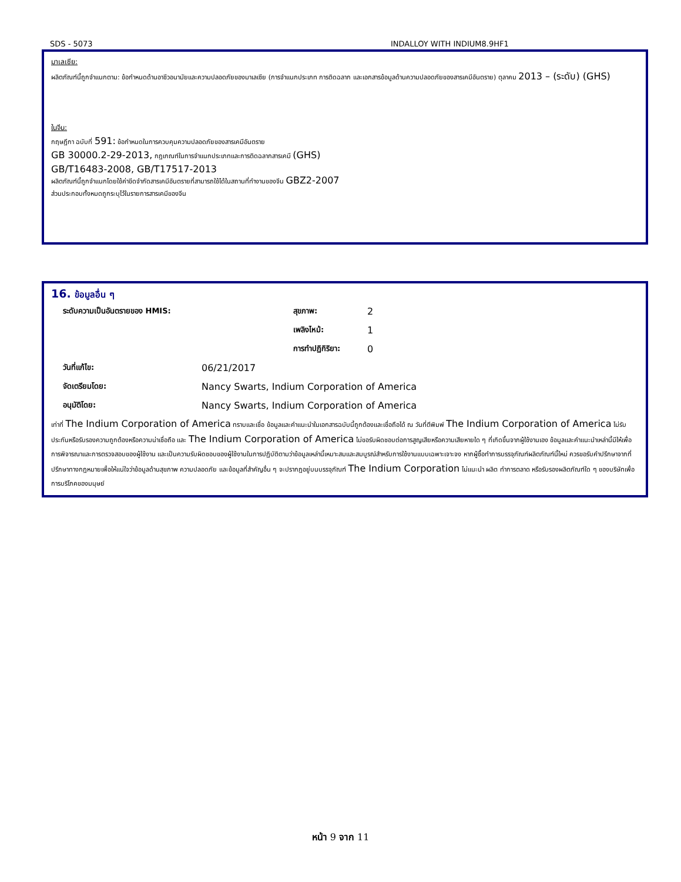SDS - 5073 INDALLOY WITH INDIUM8.9HF1
มาเลเซีย:
ผลิตภัณฑ์นี้ถูกจำแนกตาม: ข้อกำหนดด้านอาชีวอนามัยและความปลอดภัยของมาเลเซีย (การจำแนกประเภท การติดฉลาก และเอกสารข้อมูลด้านความปลอดภัยของสารเคมีอันตราย) ตุลาคม 2013 – (ระดับ) (GHS)
ในจีน:
กฤษฎีกา ฉบับที่ 591: ข้อกำหนดในการควบคุมความปลอดภัยของสารเคมีอันตราย
GB 30000.2-29-2013, กฎเกณฑ์ในการจำแนกประเภทและการติดฉลากสารเคมี (GHS)
GB/T16483-2008, GB/T17517-2013
ผลิตภัณฑ์นี้ถูกจำแนกโดยใช้ค่าขีดจำกัดสารเคมีอันตรายที่สามารถใช้ได้ในสถานที่ทำงานของจีน GBZ2-2007
ส่วนประกอบทั้งหมดถูกระบุไว้ในรายการสารเคมีของจีน
16. ข้อมูลอื่น ๆ
| ระดับความเป็นอันตรายของ HMIS: | | สุขภาพ: | 2 |
| | | เพลิงไหม้: | 1 |
| | | การทำปฏิกิริยา: | 0 |
| วันที่แก้ไข: | 06/21/2017 | | |
| จัดเตรียมโดย: | Nancy Swarts, Indium Corporation of America | | |
| อนุมัติโดย: | Nancy Swarts, Indium Corporation of America | | |
เท่าที่ The Indium Corporation of America ทราบและเชื่อ ข้อมูลและคำแนะนำในเอกสารฉบับนี้ถูกต้องและเชื่อถือได้ ณ วันที่ตีพิมพ์ The Indium Corporation of America ไม่รับประกันหรือรับรองความถูกต้องหรือความน่าเชื่อถือ และ The Indium Corporation of America ไม่ขอรับผิดชอบต่อการสูญเสียหรือความเสียหายใด ๆ ที่เกิดขึ้นจากผู้ใช้งานเอง ข้อมูลและคำแนะนำเหล่านี้มีให้เพื่อการพิจารณาและการตรวจสอบของผู้ใช้งาน และเป็นความรับผิดชอบของผู้ใช้งานในการปฏิบัติตามว่าข้อมูลเหล่านี้เหมาะสมและสมบูรณ์สำหรับการใช้งานแบบเฉพาะเจาะจง หากผู้ซื้อทำการบรรจุภัณฑ์ผลิตภัณฑ์นี้ใหม่ ควรขอรับคำปรึกษาจากที่ปรึกษาทางกฎหมายเพื่อให้แน่ใจว่าข้อมูลด้านสุขภาพ ความปลอดภัย และข้อมูลที่สำคัญอื่น ๆ จะปรากฎอยู่บนบรรจุภัณฑ์ The Indium Corporation ไม่แนะนำ ผลิต ทำการตลาด หรือรับรองผลิตภัณฑ์ใด ๆ ของบริษัทเพื่อการบริโภคของมนุษย์
หน้า 9 จาก 11